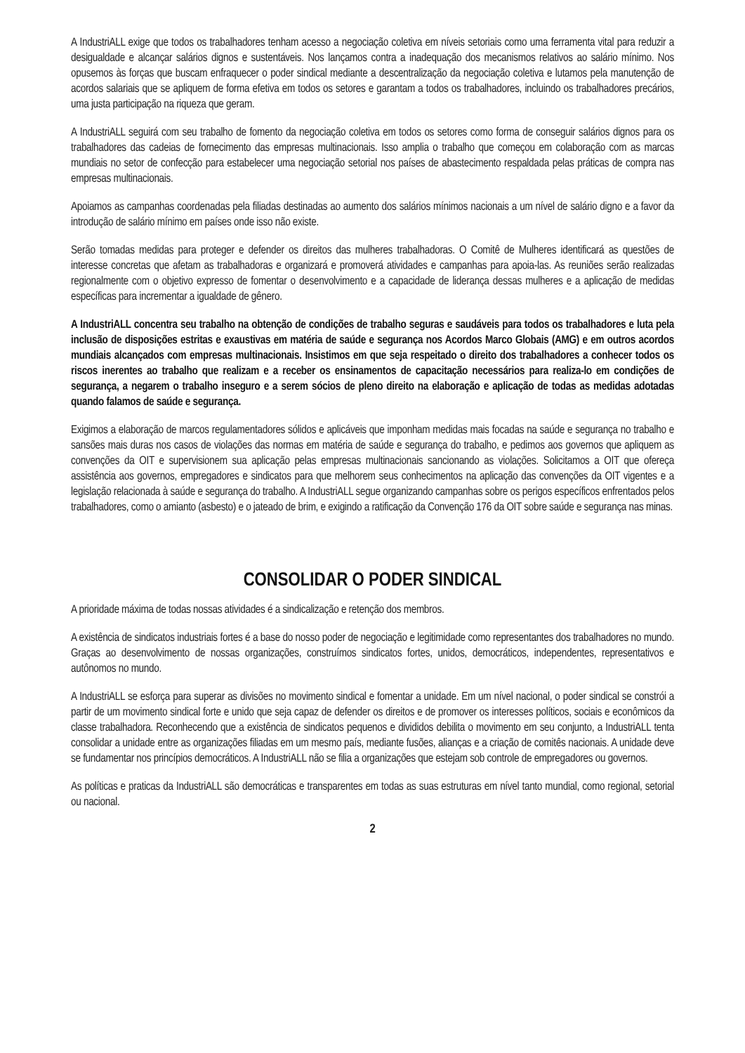A IndustriALL exige que todos os trabalhadores tenham acesso a negociação coletiva em níveis setoriais como uma ferramenta vital para reduzir a desigualdade e alcançar salários dignos e sustentáveis. Nos lançamos contra a inadequação dos mecanismos relativos ao salário mínimo. Nos opusemos às forças que buscam enfraquecer o poder sindical mediante a descentralização da negociação coletiva e lutamos pela manutenção de acordos salariais que se apliquem de forma efetiva em todos os setores e garantam a todos os trabalhadores, incluindo os trabalhadores precários, uma justa participação na riqueza que geram.
A IndustriALL seguirá com seu trabalho de fomento da negociação coletiva em todos os setores como forma de conseguir salários dignos para os trabalhadores das cadeias de fornecimento das empresas multinacionais. Isso amplia o trabalho que começou em colaboração com as marcas mundiais no setor de confecção para estabelecer uma negociação setorial nos países de abastecimento respaldada pelas práticas de compra nas empresas multinacionais.
Apoiamos as campanhas coordenadas pela filiadas destinadas ao aumento dos salários mínimos nacionais a um nível de salário digno e a favor da introdução de salário mínimo em países onde isso não existe.
Serão tomadas medidas para proteger e defender os direitos das mulheres trabalhadoras. O Comitê de Mulheres identificará as questões de interesse concretas que afetam as trabalhadoras e organizará e promoverá atividades e campanhas para apoia-las. As reuniões serão realizadas regionalmente com o objetivo expresso de fomentar o desenvolvimento e a capacidade de liderança dessas mulheres e a aplicação de medidas específicas para incrementar a igualdade de gênero.
A IndustriALL concentra seu trabalho na obtenção de condições de trabalho seguras e saudáveis para todos os trabalhadores e luta pela inclusão de disposições estritas e exaustivas em matéria de saúde e segurança nos Acordos Marco Globais (AMG) e em outros acordos mundiais alcançados com empresas multinacionais. Insistimos em que seja respeitado o direito dos trabalhadores a conhecer todos os riscos inerentes ao trabalho que realizam e a receber os ensinamentos de capacitação necessários para realiza-lo em condições de segurança, a negarem o trabalho inseguro e a serem sócios de pleno direito na elaboração e aplicação de todas as medidas adotadas quando falamos de saúde e segurança.
Exigimos a elaboração de marcos regulamentadores sólidos e aplicáveis que imponham medidas mais focadas na saúde e segurança no trabalho e sansões mais duras nos casos de violações das normas em matéria de saúde e segurança do trabalho, e pedimos aos governos que apliquem as convenções da OIT e supervisionem sua aplicação pelas empresas multinacionais sancionando as violações. Solicitamos a OIT que ofereça assistência aos governos, empregadores e sindicatos para que melhorem seus conhecimentos na aplicação das convenções da OIT vigentes e a legislação relacionada à saúde e segurança do trabalho. A IndustriALL segue organizando campanhas sobre os perigos específicos enfrentados pelos trabalhadores, como o amianto (asbesto) e o jateado de brim, e exigindo a ratificação da Convenção 176 da OIT sobre saúde e segurança nas minas.
CONSOLIDAR O PODER SINDICAL
A prioridade máxima de todas nossas atividades é a sindicalização e retenção dos membros.
A existência de sindicatos industriais fortes é a base do nosso poder de negociação e legitimidade como representantes dos trabalhadores no mundo. Graças ao desenvolvimento de nossas organizações, construímos sindicatos fortes, unidos, democráticos, independentes, representativos e autônomos no mundo.
A IndustriALL se esforça para superar as divisões no movimento sindical e fomentar a unidade. Em um nível nacional, o poder sindical se constrói a partir de um movimento sindical forte e unido que seja capaz de defender os direitos e de promover os interesses políticos, sociais e econômicos da classe trabalhadora. Reconhecendo que a existência de sindicatos pequenos e divididos debilita o movimento em seu conjunto, a IndustriALL tenta consolidar a unidade entre as organizações filiadas em um mesmo país, mediante fusões, alianças e a criação de comitês nacionais. A unidade deve se fundamentar nos princípios democráticos. A IndustriALL não se filia a organizações que estejam sob controle de empregadores ou governos.
As políticas e praticas da IndustriALL são democráticas e transparentes em todas as suas estruturas em nível tanto mundial, como regional, setorial ou nacional.
2